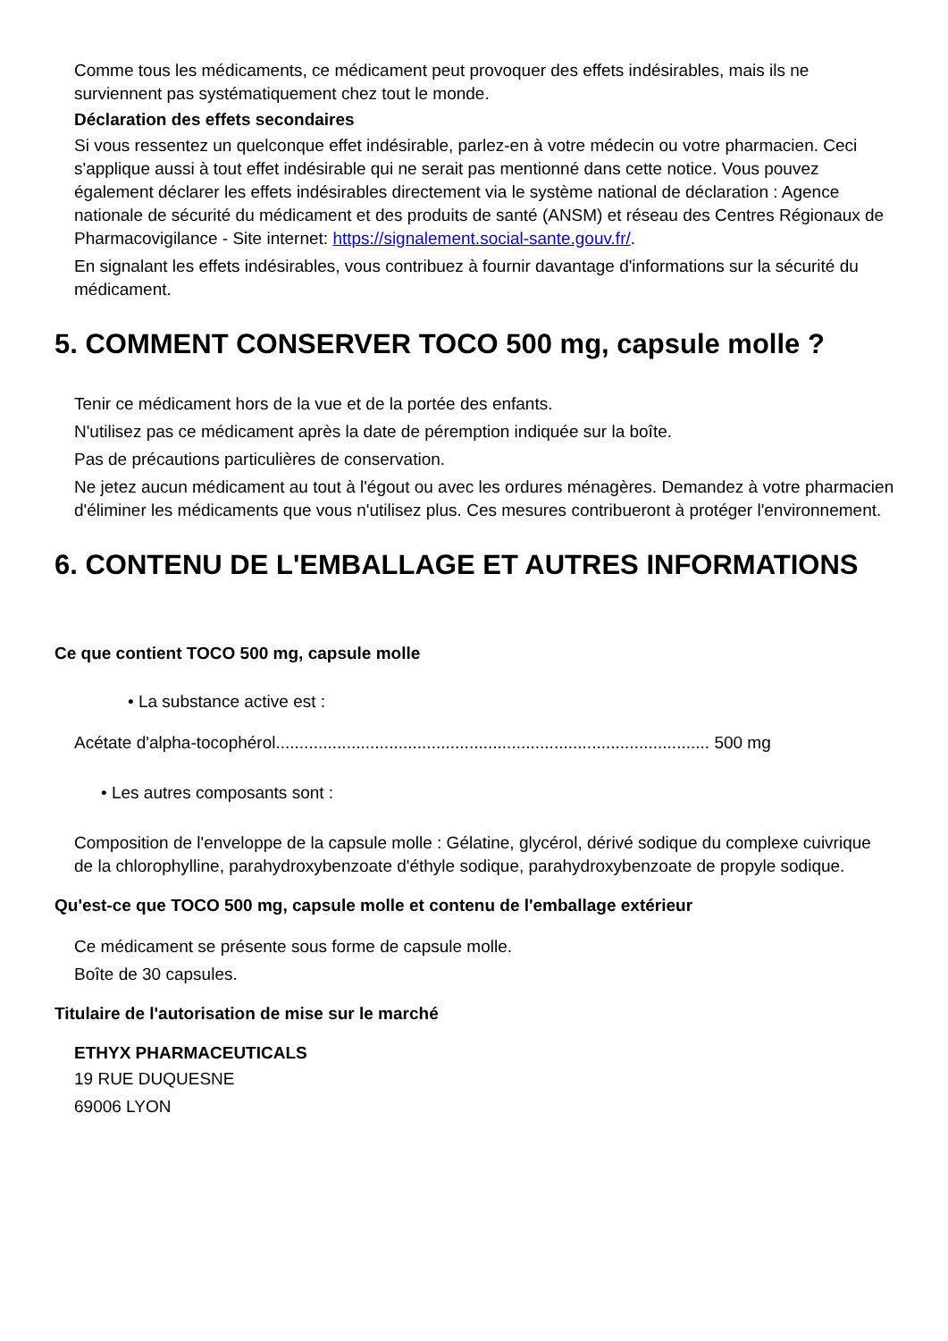Comme tous les médicaments, ce médicament peut provoquer des effets indésirables, mais ils ne surviennent pas systématiquement chez tout le monde.
Déclaration des effets secondaires
Si vous ressentez un quelconque effet indésirable, parlez-en à votre médecin ou votre pharmacien. Ceci s'applique aussi à tout effet indésirable qui ne serait pas mentionné dans cette notice. Vous pouvez également déclarer les effets indésirables directement via le système national de déclaration : Agence nationale de sécurité du médicament et des produits de santé (ANSM) et réseau des Centres Régionaux de Pharmacovigilance - Site internet: https://signalement.social-sante.gouv.fr/.
En signalant les effets indésirables, vous contribuez à fournir davantage d'informations sur la sécurité du médicament.
5. COMMENT CONSERVER TOCO 500 mg, capsule molle ?
Tenir ce médicament hors de la vue et de la portée des enfants.
N'utilisez pas ce médicament après la date de péremption indiquée sur la boîte.
Pas de précautions particulières de conservation.
Ne jetez aucun médicament au tout à l'égout ou avec les ordures ménagères. Demandez à votre pharmacien d'éliminer les médicaments que vous n'utilisez plus. Ces mesures contribueront à protéger l'environnement.
6. CONTENU DE L'EMBALLAGE ET AUTRES INFORMATIONS
Ce que contient TOCO 500 mg, capsule molle
• La substance active est :
Acétate d'alpha-tocophérol............................................................................................ 500 mg
• Les autres composants sont :
Composition de l'enveloppe de la capsule molle : Gélatine, glycérol, dérivé sodique du complexe cuivrique de la chlorophylline, parahydroxybenzoate d'éthyle sodique, parahydroxybenzoate de propyle sodique.
Qu'est-ce que TOCO 500 mg, capsule molle et contenu de l'emballage extérieur
Ce médicament se présente sous forme de capsule molle.
Boîte de 30 capsules.
Titulaire de l'autorisation de mise sur le marché
ETHYX PHARMACEUTICALS
19 RUE DUQUESNE
69006 LYON